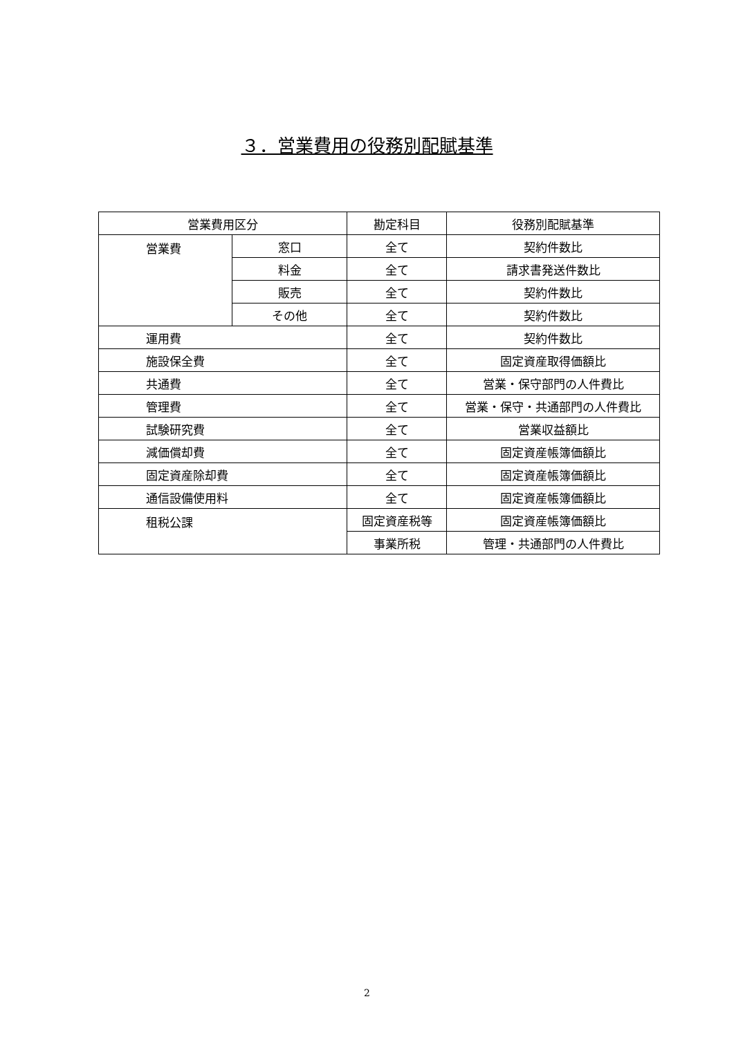３．営業費用の役務別配賦基準
| 営業費用区分 | | 勘定科目 | 役務別配賦基準 |
| --- | --- | --- | --- |
| 営業費 | 窓口 | 全て | 契約件数比 |
| | 料金 | 全て | 請求書発送件数比 |
| | 販売 | 全て | 契約件数比 |
| | その他 | 全て | 契約件数比 |
| 運用費 | | 全て | 契約件数比 |
| 施設保全費 | | 全て | 固定資産取得価額比 |
| 共通費 | | 全て | 営業・保守部門の人件費比 |
| 管理費 | | 全て | 営業・保守・共通部門の人件費比 |
| 試験研究費 | | 全て | 営業収益額比 |
| 減価償却費 | | 全て | 固定資産帳簿価額比 |
| 固定資産除却費 | | 全て | 固定資産帳簿価額比 |
| 通信設備使用料 | | 全て | 固定資産帳簿価額比 |
| 租税公課 | | 固定資産税等 | 固定資産帳簿価額比 |
| | | 事業所税 | 管理・共通部門の人件費比 |
2